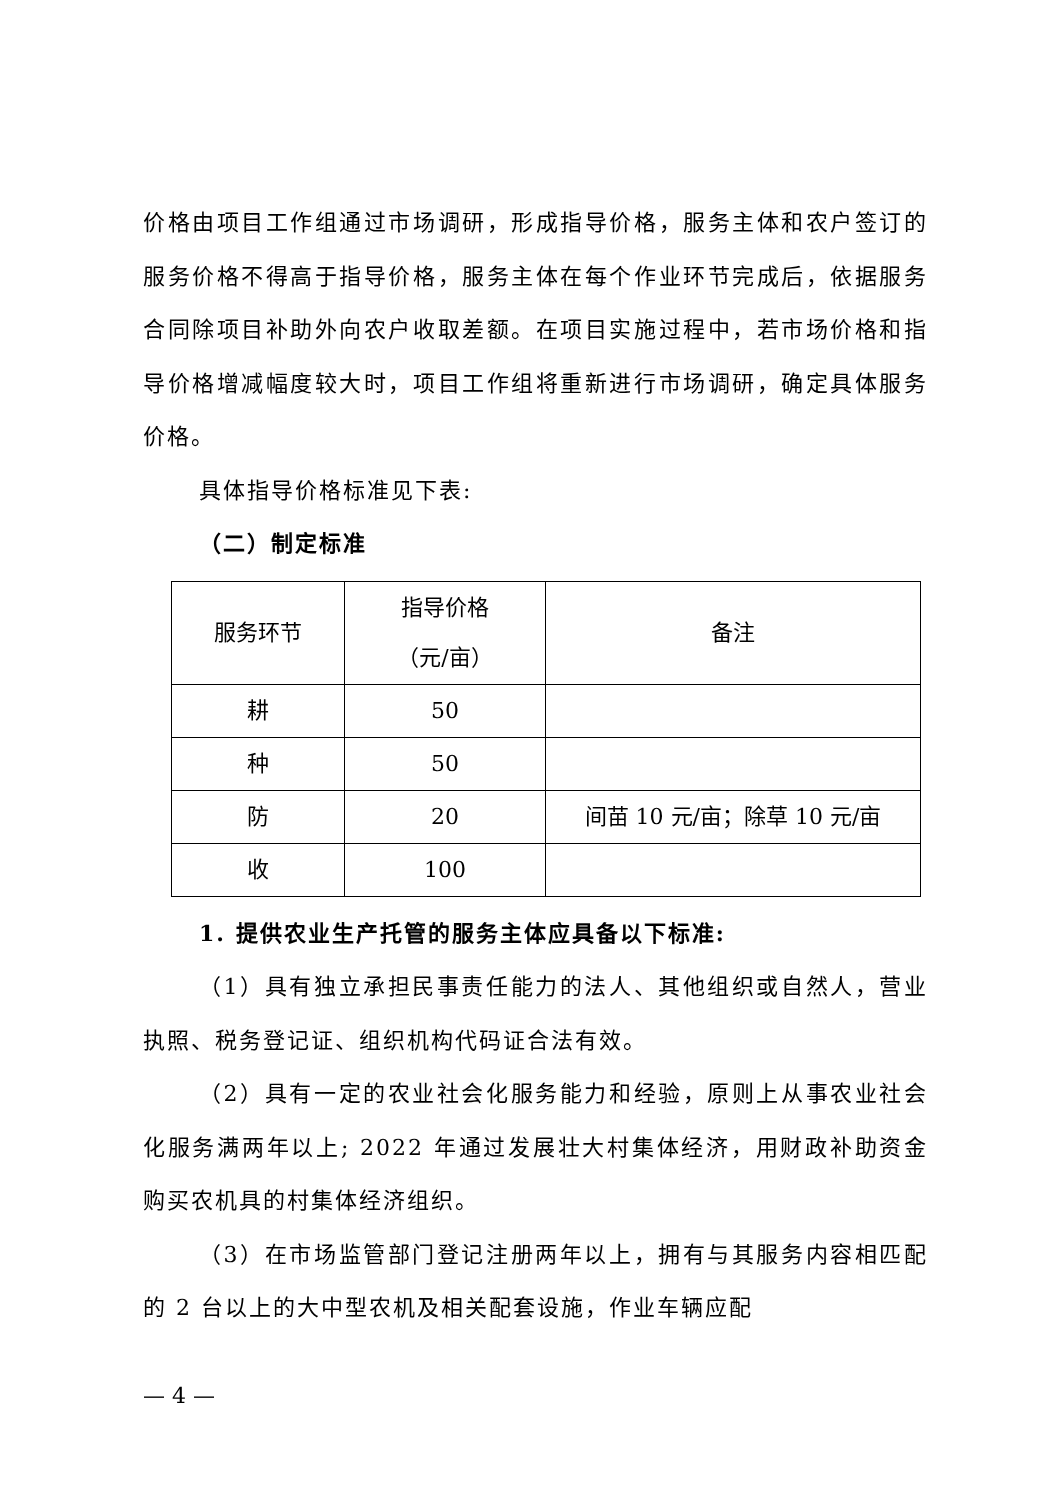价格由项目工作组通过市场调研，形成指导价格，服务主体和农户签订的服务价格不得高于指导价格，服务主体在每个作业环节完成后，依据服务合同除项目补助外向农户收取差额。在项目实施过程中，若市场价格和指导价格增减幅度较大时，项目工作组将重新进行市场调研，确定具体服务价格。
具体指导价格标准见下表:
（二）制定标准
| 服务环节 | 指导价格 （元/亩） | 备注 |
| 耕 | 50 | |
| 种 | 50 | |
| 防 | 20 | 间苗 10 元/亩；除草 10 元/亩 |
| 收 | 100 | |
1. 提供农业生产托管的服务主体应具备以下标准:
（1）具有独立承担民事责任能力的法人、其他组织或自然人，营业执照、税务登记证、组织机构代码证合法有效。
（2）具有一定的农业社会化服务能力和经验，原则上从事农业社会化服务满两年以上; 2022 年通过发展壮大村集体经济，用财政补助资金购买农机具的村集体经济组织。
（3）在市场监管部门登记注册两年以上，拥有与其服务内容相匹配的 2 台以上的大中型农机及相关配套设施，作业车辆应配
— 4 —